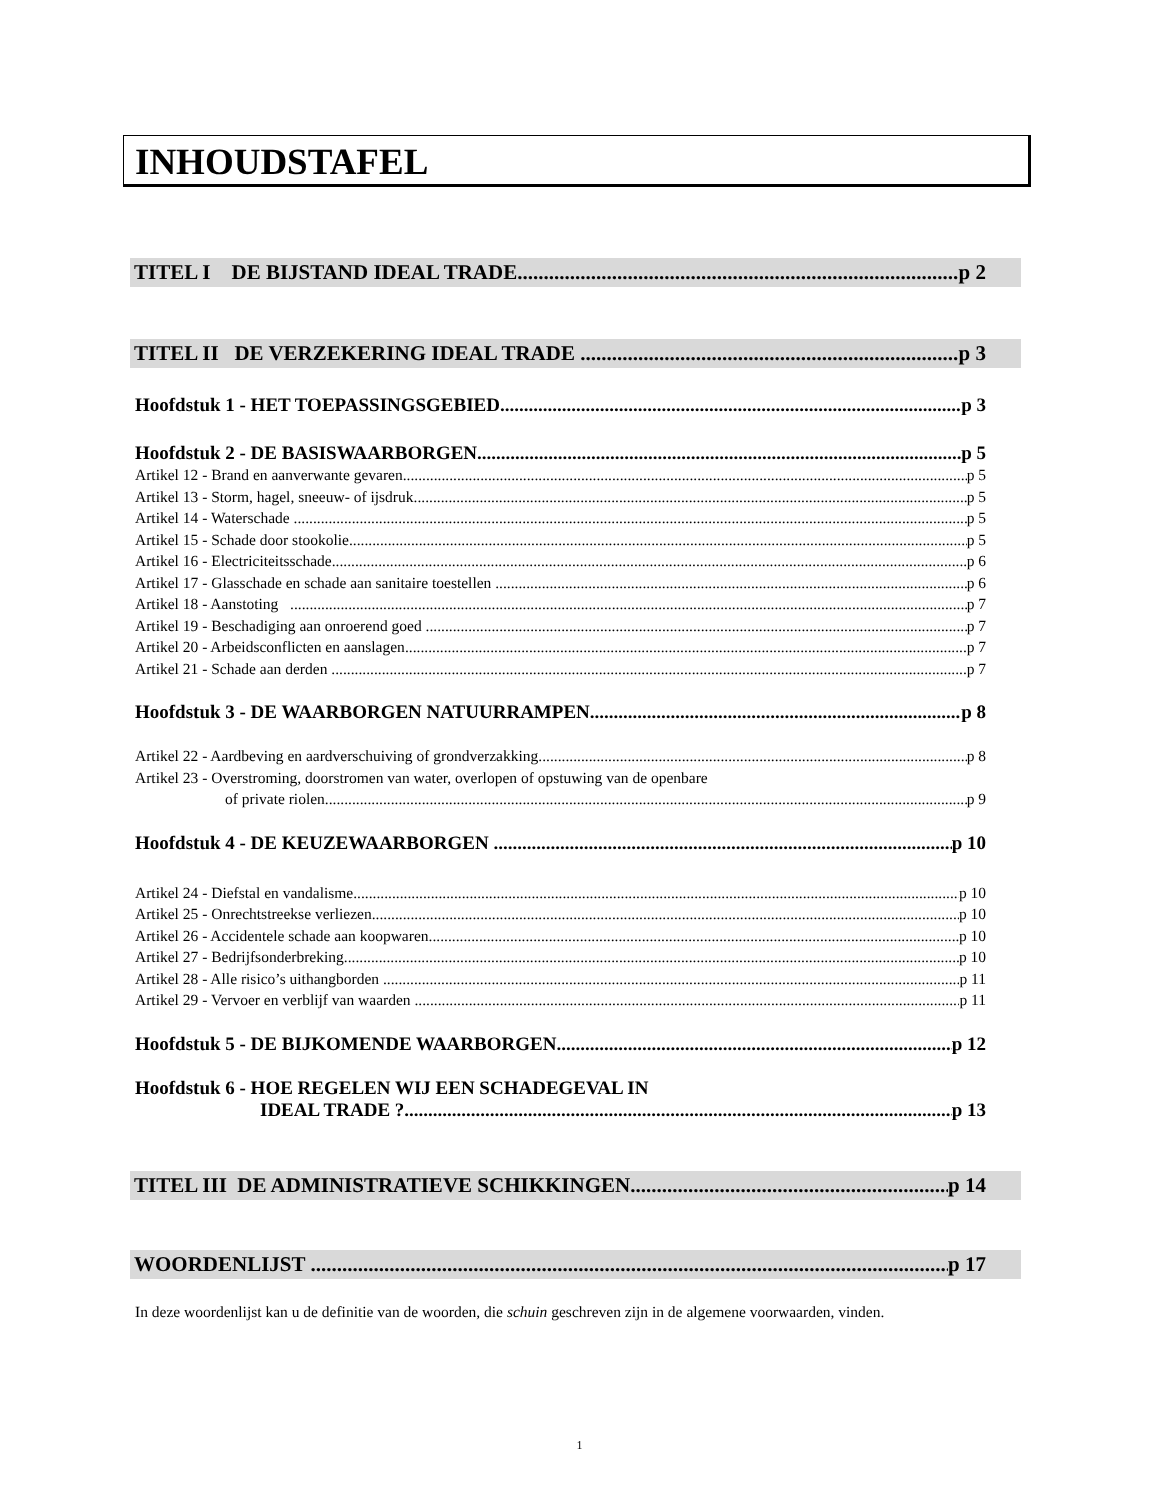INHOUDSTAFEL
TITEL I DE BIJSTAND IDEAL TRADE p 2
TITEL II DE VERZEKERING IDEAL TRADE p 3
Hoofdstuk 1 - HET TOEPASSINGSGEBIED p 3
Hoofdstuk 2 - DE BASISWAARBORGEN p 5
Artikel 12 - Brand en aanverwante gevaren p 5
Artikel 13 - Storm, hagel, sneeuw- of ijsdruk p 5
Artikel 14 - Waterschade p 5
Artikel 15 - Schade door stookolie p 5
Artikel 16 - Electriciteitsschade p 6
Artikel 17 - Glasschade en schade aan sanitaire toestellen p 6
Artikel 18 - Aanstoting p 7
Artikel 19 - Beschadiging aan onroerend goed p 7
Artikel 20 - Arbeidsconflicten en aanslagen p 7
Artikel 21 - Schade aan derden p 7
Hoofdstuk 3 - DE WAARBORGEN NATUURRAMPEN p 8
Artikel 22 - Aardbeving en aardverschuiving of grondverzakking p 8
Artikel 23 - Overstroming, doorstromen van water, overlopen of opstuwing van de openbare
of private riolen p 9
Hoofdstuk 4 - DE KEUZEWAARBORGEN p 10
Artikel 24 - Diefstal en vandalisme p 10
Artikel 25 - Onrechtstreekse verliezen p 10
Artikel 26 - Accidentele schade aan koopwaren p 10
Artikel 27 - Bedrijfsonderbreking p 10
Artikel 28 - Alle risico’s uithangborden p 11
Artikel 29 - Vervoer en verblijf van waarden p 11
Hoofdstuk 5 - DE BIJKOMENDE WAARBORGEN p 12
Hoofdstuk 6 - HOE REGELEN WIJ EEN SCHADEGEVAL IN
IDEAL TRADE ? p 13
TITEL III DE ADMINISTRATIEVE SCHIKKINGEN p 14
WOORDENLIJST p 17
In deze woordenlijst kan u de definitie van de woorden, die schuin geschreven zijn in de algemene voorwaarden, vinden.
1